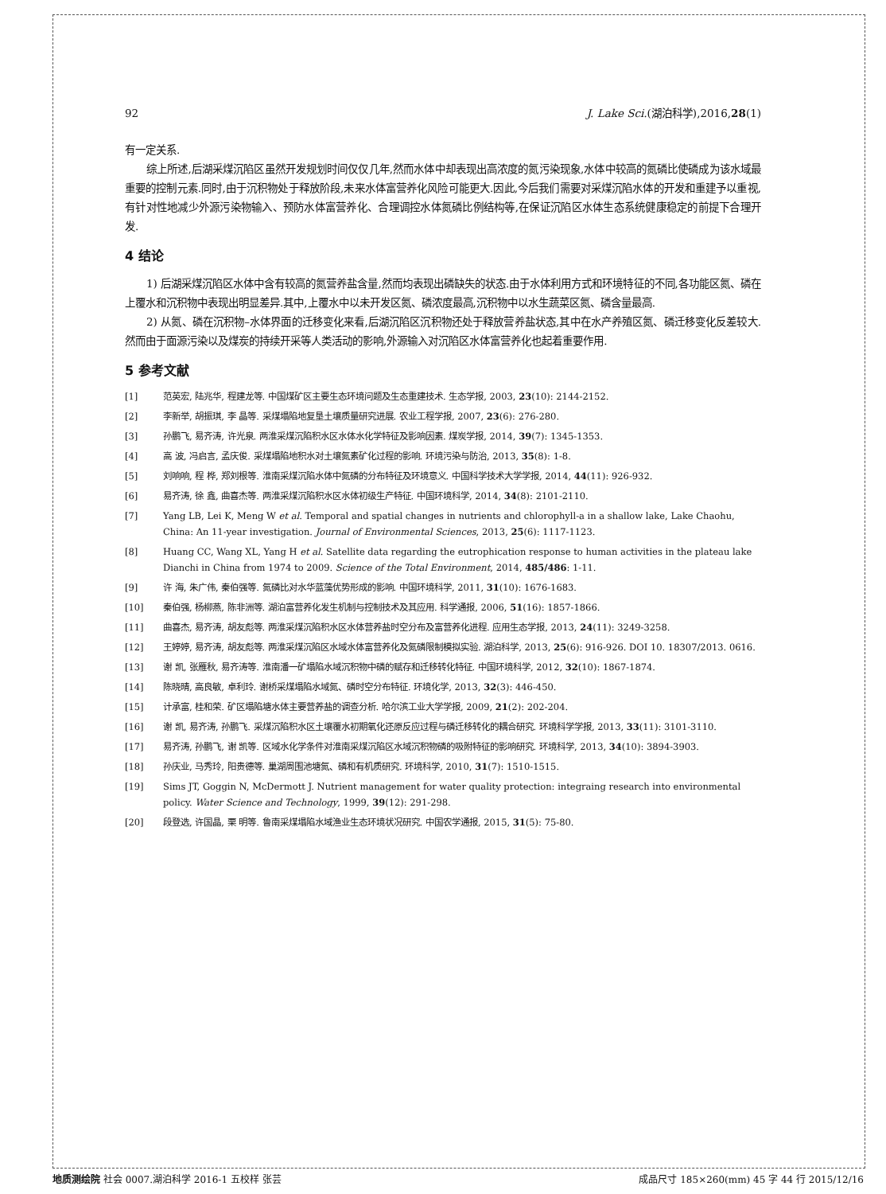92 J. Lake Sci.(湖泊科学),2016,28(1)
有一定关系.
综上所述,后湖采煤沉陷区虽然开发规划时间仅仅几年,然而水体中却表现出高浓度的氮污染现象,水体中较高的氮磷比使磷成为该水域最重要的控制元素.同时,由于沉积物处于释放阶段,未来水体富营养化风险可能更大.因此,今后我们需要对采煤沉陷水体的开发和重建予以重视,有针对性地减少外源污染物输入、预防水体富营养化、合理调控水体氮磷比例结构等,在保证沉陷区水体生态系统健康稳定的前提下合理开发.
4 结论
1) 后湖采煤沉陷区水体中含有较高的氮营养盐含量,然而均表现出磷缺失的状态.由于水体利用方式和环境特征的不同,各功能区氮、磷在上覆水和沉积物中表现出明显差异.其中,上覆水中以未开发区氮、磷浓度最高,沉积物中以水生蔬菜区氮、磷含量最高.
2) 从氮、磷在沉积物–水体界面的迁移变化来看,后湖沉陷区沉积物还处于释放营养盐状态,其中在水产养殖区氮、磷迁移变化反差较大.然而由于面源污染以及煤炭的持续开采等人类活动的影响,外源输入对沉陷区水体富营养化也起着重要作用.
5 参考文献
[1] 范英宏, 陆兆华, 程建龙等. 中国煤矿区主要生态环境问题及生态重建技术. 生态学报, 2003, 23(10): 2144-2152.
[2] 李新举, 胡振琪, 李 晶等. 采煤塌陷地复垦土壤质量研究进展. 农业工程学报, 2007, 23(6): 276-280.
[3] 孙鹏飞, 易齐涛, 许光泉. 两淮采煤沉陷积水区水体水化学特征及影响因素. 煤炭学报, 2014, 39(7): 1345-1353.
[4] 高 波, 冯启言, 孟庆俊. 采煤塌陷地积水对土壤氮素矿化过程的影响. 环境污染与防治, 2013, 35(8): 1-8.
[5] 刘响响, 程 桦, 郑刘根等. 淮南采煤沉陷水体中氮磷的分布特征及环境意义. 中国科学技术大学学报, 2014, 44(11): 926-932.
[6] 易齐涛, 徐 鑫, 曲喜杰等. 两淮采煤沉陷积水区水体初级生产特征. 中国环境科学, 2014, 34(8): 2101-2110.
[7] Yang LB, Lei K, Meng W et al. Temporal and spatial changes in nutrients and chlorophyll-a in a shallow lake, Lake Chaohu, China: An 11-year investigation. Journal of Environmental Sciences, 2013, 25(6): 1117-1123.
[8] Huang CC, Wang XL, Yang H et al. Satellite data regarding the eutrophication response to human activities in the plateau lake Dianchi in China from 1974 to 2009. Science of the Total Environment, 2014, 485/486: 1-11.
[9] 许 海, 朱广伟, 秦伯强等. 氮磷比对水华蓝藻优势形成的影响. 中国环境科学, 2011, 31(10): 1676-1683.
[10] 秦伯强, 杨柳燕, 陈非洲等. 湖泊富营养化发生机制与控制技术及其应用. 科学通报, 2006, 51(16): 1857-1866.
[11] 曲喜杰, 易齐涛, 胡友彪等. 两淮采煤沉陷积水区水体营养盐时空分布及富营养化进程. 应用生态学报, 2013, 24(11): 3249-3258.
[12] 王婷婷, 易齐涛, 胡友彪等. 两淮采煤沉陷区水域水体富营养化及氮磷限制模拟实验. 湖泊科学, 2013, 25(6): 916-926. DOI 10. 18307/2013. 0616.
[13] 谢 凯, 张雁秋, 易齐涛等. 淮南潘一矿塌陷水域沉积物中磷的赋存和迁移转化特征. 中国环境科学, 2012, 32(10): 1867-1874.
[14] 陈晓晴, 高良敏, 卓利玲. 谢桥采煤塌陷水域氮、磷时空分布特征. 环境化学, 2013, 32(3): 446-450.
[15] 计承富, 桂和荣. 矿区塌陷塘水体主要营养盐的调查分析. 哈尔滨工业大学学报, 2009, 21(2): 202-204.
[16] 谢 凯, 易齐涛, 孙鹏飞. 采煤沉陷积水区土壤覆水初期氧化还原反应过程与磷迁移转化的耦合研究. 环境科学学报, 2013, 33(11): 3101-3110.
[17] 易齐涛, 孙鹏飞, 谢 凯等. 区域水化学条件对淮南采煤沉陷区水域沉积物磷的吸附特征的影响研究. 环境科学, 2013, 34(10): 3894-3903.
[18] 孙庆业, 马秀玲, 阳贵德等. 巢湖周围池塘氮、磷和有机质研究. 环境科学, 2010, 31(7): 1510-1515.
[19] Sims JT, Goggin N, McDermott J. Nutrient management for water quality protection: integraing research into environmental policy. Water Science and Technology, 1999, 39(12): 291-298.
[20] 段登选, 许国晶, 栗 明等. 鲁南采煤塌陷水域渔业生态环境状况研究. 中国农学通报, 2015, 31(5): 75-80.
地质测绘院 社会 0007.湖泊科学 2016-1 五校样 张芸 成品尺寸 185×260(mm) 45 字 44 行 2015/12/16